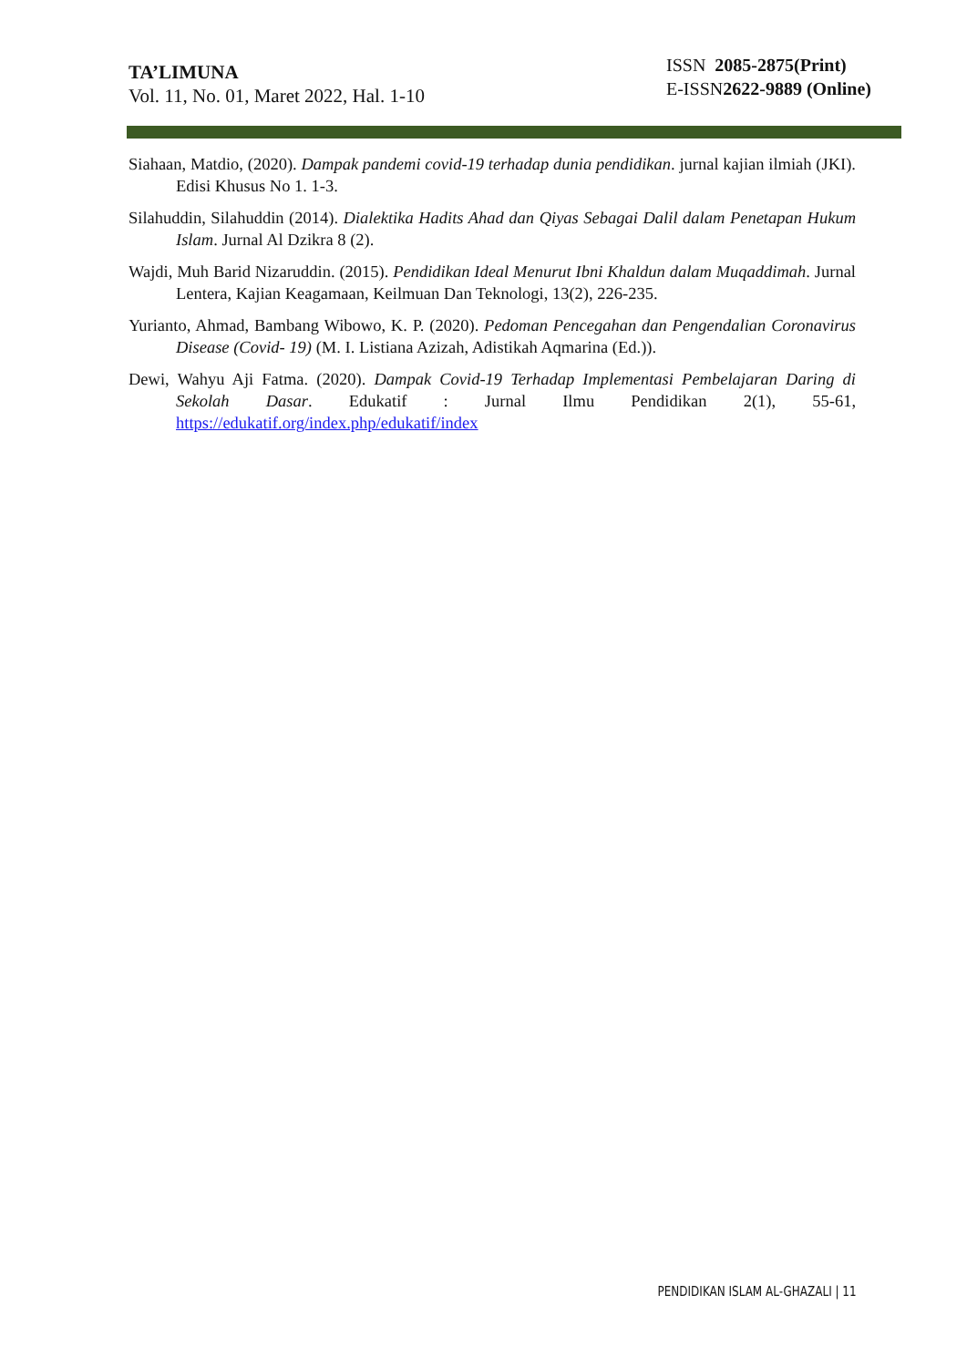TA’LIMUNA
Vol. 11, No. 01, Maret 2022, Hal. 1-10
ISSN 2085-2875(Print)
E-ISSN2622-9889 (Online)
Siahaan, Matdio, (2020). Dampak pandemi covid-19 terhadap dunia pendidikan. jurnal kajian ilmiah (JKI). Edisi Khusus No 1. 1-3.
Silahuddin, Silahuddin (2014). Dialektika Hadits Ahad dan Qiyas Sebagai Dalil dalam Penetapan Hukum Islam. Jurnal Al Dzikra 8 (2).
Wajdi, Muh Barid Nizaruddin. (2015). Pendidikan Ideal Menurut Ibni Khaldun dalam Muqaddimah. Jurnal Lentera, Kajian Keagamaan, Keilmuan Dan Teknologi, 13(2), 226-235.
Yurianto, Ahmad, Bambang Wibowo, K. P. (2020). Pedoman Pencegahan dan Pengendalian Coronavirus Disease (Covid- 19) (M. I. Listiana Azizah, Adistikah Aqmarina (Ed.)).
Dewi, Wahyu Aji Fatma. (2020). Dampak Covid-19 Terhadap Implementasi Pembelajaran Daring di Sekolah Dasar. Edukatif : Jurnal Ilmu Pendidikan 2(1), 55-61, https://edukatif.org/index.php/edukatif/index
PENDIDIKAN ISLAM AL-GHAZALI | 11